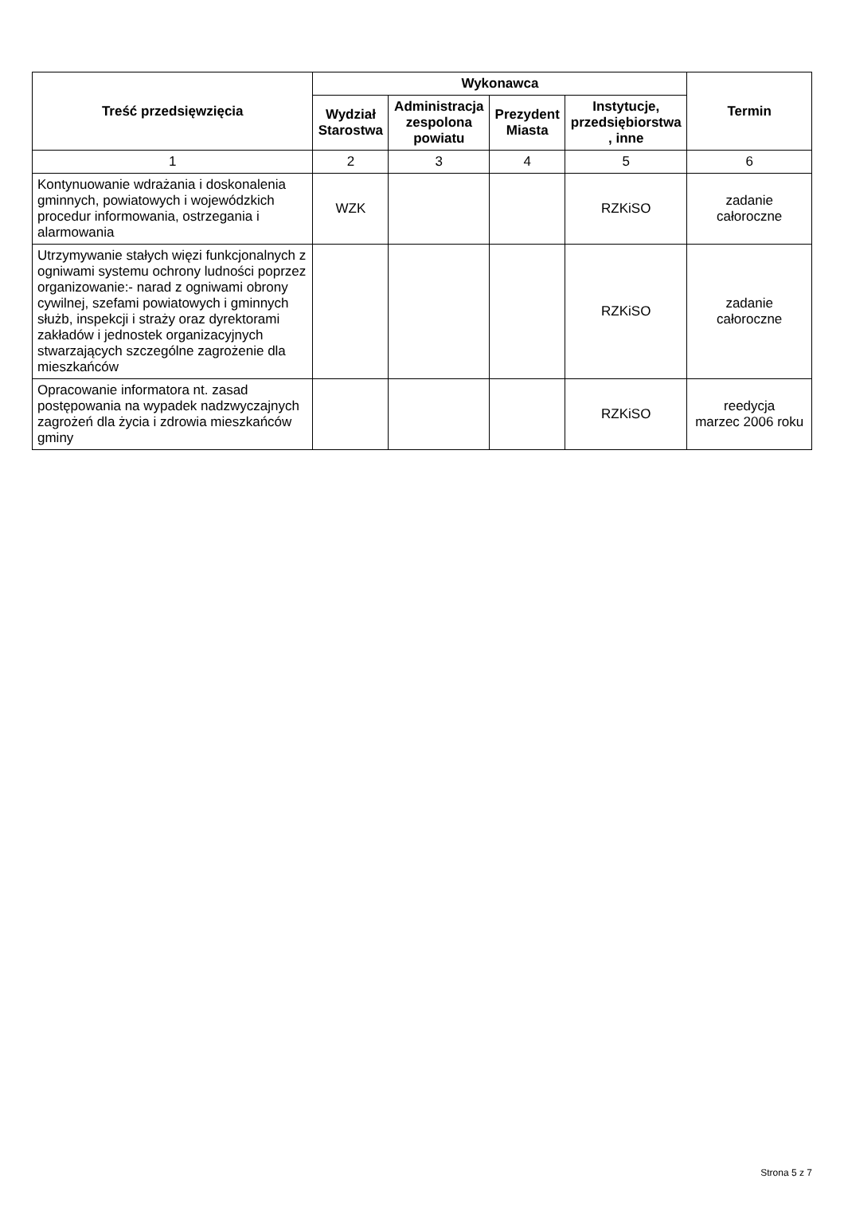| Treść przedsięwzięcia | Wykonawca | | | | Termin |
| --- | --- | --- | --- | --- | --- |
| | Wydział Starostwa | Administracja zespolona powiatu | Prezydent Miasta | Instytucje, przedsiębiorstwa , inne | |
| 1 | 2 | 3 | 4 | 5 | 6 |
| Kontynuowanie wdrażania i doskonalenia gminnych, powiatowych i wojewódzkich procedur informowania, ostrzegania i alarmowania | WZK | | | RZKiSO | zadanie całoroczne |
| Utrzymywanie stałych więzi funkcjonalnych z ogniwami systemu ochrony ludności poprzez organizowanie:- narad z ogniwami obrony cywilnej, szefami powiatowych i gminnych służb, inspekcji i straży oraz dyrektorami zakładów i jednostek organizacyjnych stwarzających szczególne zagrożenie dla mieszkańców | | | | RZKiSO | zadanie całoroczne |
| Opracowanie informatora nt. zasad postępowania na wypadek nadzwyczajnych zagrożeń dla życia i zdrowia mieszkańców gminy | | | | RZKiSO | reedycja marzec 2006 roku |
Strona 5 z 7